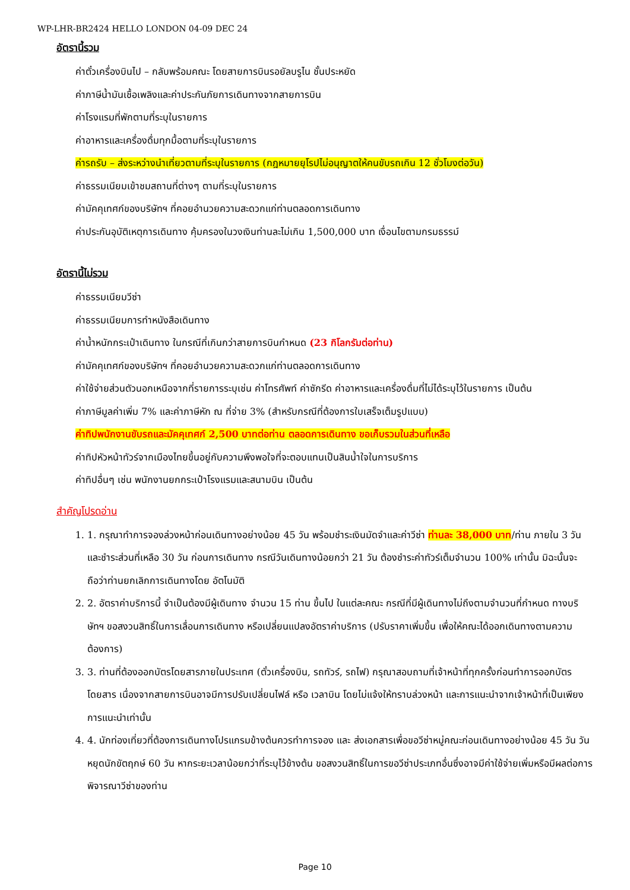WP-LHR-BR2424 HELLO LONDON 04-09 DEC 24
อัตรานี้รวม
ค่าตั๋วเครื่องบินไป – กลับพร้อมคณะ โดยสายการบินรอยัลบรูไน ชั้นประหยัด
ค่าภาษีน้ำมันเชื้อเพลิงและค่าประกันภัยการเดินทางจากสายการบิน
ค่าโรงแรมที่พักตามที่ระบุในรายการ
ค่าอาหารและเครื่องดื่มทุกมื้อตามที่ระบุในรายการ
ค่ารถรับ – ส่งระหว่างนำเที่ยวตามที่ระบุในรายการ (กฎหมายยุโรปไม่อนุญาตให้คนขับรถเกิน 12 ชั่วโมงต่อวัน)
ค่าธรรมเนียมเข้าชมสถานที่ต่างๆ ตามที่ระบุในรายการ
ค่ามัคคุเทศก์ของบริษัทฯ ที่คอยอำนวยความสะดวกแก่ท่านตลอดการเดินทาง
ค่าประกันอุบัติเหตุการเดินทาง คุ้มครองในวงเงินท่านละไม่เกิน 1,500,000 บาท เงื่อนไขตามกรมธรรม์
อัตรานี้ไม่รวม
ค่าธรรมเนียมวีซ่า
ค่าธรรมเนียมการทำหนังสือเดินทาง
ค่าน้ำหนักกระเป๋าเดินทาง ในกรณีที่เกินกว่าสายการบินกำหนด (23 กิโลกรัมต่อท่าน)
ค่ามัคคุเทศก์ของบริษัทฯ ที่คอยอำนวยความสะดวกแก่ท่านตลอดการเดินทาง
ค่าใช้จ่ายส่วนตัวนอกเหนือจากที่รายการระบุเช่น ค่าโทรศัพท์ ค่าซักรีด ค่าอาหารและเครื่องดื่มที่ไม่ได้ระบุไว้ในรายการ เป็นต้น
ค่าภาษีมูลค่าเพิ่ม 7% และค่าภาษีหัก ณ ที่จ่าย 3% (สำหรับกรณีที่ต้องการใบเสร็จเต็มรูปแบบ)
ค่าทิปพนักงานขับรถและมัคคุเทศก์ 2,500 บาทต่อท่าน ตลอดการเดินทาง ขอเก็บรวมในส่วนที่เหลือ
ค่าทิปหัวหน้าทัวร์จากเมืองไทยขึ้นอยู่กับความพึงพอใจที่จะตอบแทนเป็นสินน้ำใจในการบริการ
ค่าทิปอื่นๆ เช่น พนักงานยกกระเป๋าโรงแรมและสนามบิน เป็นต้น
สำคัญโปรดอ่าน
1. 1. กรุณาทำการจองล่วงหน้าก่อนเดินทางอย่างน้อย 45 วัน พร้อมชำระเงินมัดจำและค่าวีซ่า ท่านละ 38,000 บาท/ท่าน ภายใน 3 วัน และชำระส่วนที่เหลือ 30 วัน ก่อนการเดินทาง กรณีวันเดินทางน้อยกว่า 21 วัน ต้องชำระค่าทัวร์เต็มจำนวน 100% เท่านั้น มิฉะนั้นจะถือว่าท่านยกเลิกการเดินทางโดย อัตโนมัติ
2. 2. อัตราค่าบริการนี้ จำเป็นต้องมีผู้เดินทาง จำนวน 15 ท่าน ขึ้นไป ในแต่ละคณะ กรณีที่มีผู้เดินทางไม่ถึงตามจำนวนที่กำหนด ทางบริษัทฯ ขอสงวนสิทธิ์ในการเลื่อนการเดินทาง หรือเปลี่ยนแปลงอัตราค่าบริการ (ปรับราคาเพิ่มขึ้น เพื่อให้คณะได้ออกเดินทางตามความต้องการ)
3. 3. ท่านที่ต้องออกบัตรโดยสารภายในประเทศ (ตั๋วเครื่องบิน, รถทัวร์, รถไฟ) กรุณาสอบถามที่เจ้าหน้าที่ทุกครั้งก่อนทำการออกบัตรโดยสาร เนื่องจากสายการบินอาจมีการปรับเปลี่ยนไฟล์ หรือ เวลาบิน โดยไม่แจ้งให้ทราบล่วงหน้า และการแนะนำจากเจ้าหน้าที่เป็นเพียงการแนะนำเท่านั้น
4. 4. นักท่องเที่ยวที่ต้องการเดินทางโปรแกรมข้างต้นควรทำการจอง และ ส่งเอกสารเพื่อขอวีซ่าหมู่คณะก่อนเดินทางอย่างน้อย 45 วัน วันหยุดนักขัตฤกษ์ 60 วัน หากระยะเวลาน้อยกว่าที่ระบุไว้ข้างต้น ขอสงวนสิทธิ์ในการขอวีซ่าประเภทอื่นซึ่งอาจมีค่าใช้จ่ายเพิ่มหรือมีผลต่อการพิจารณาวีซ่าของท่าน
Page 10